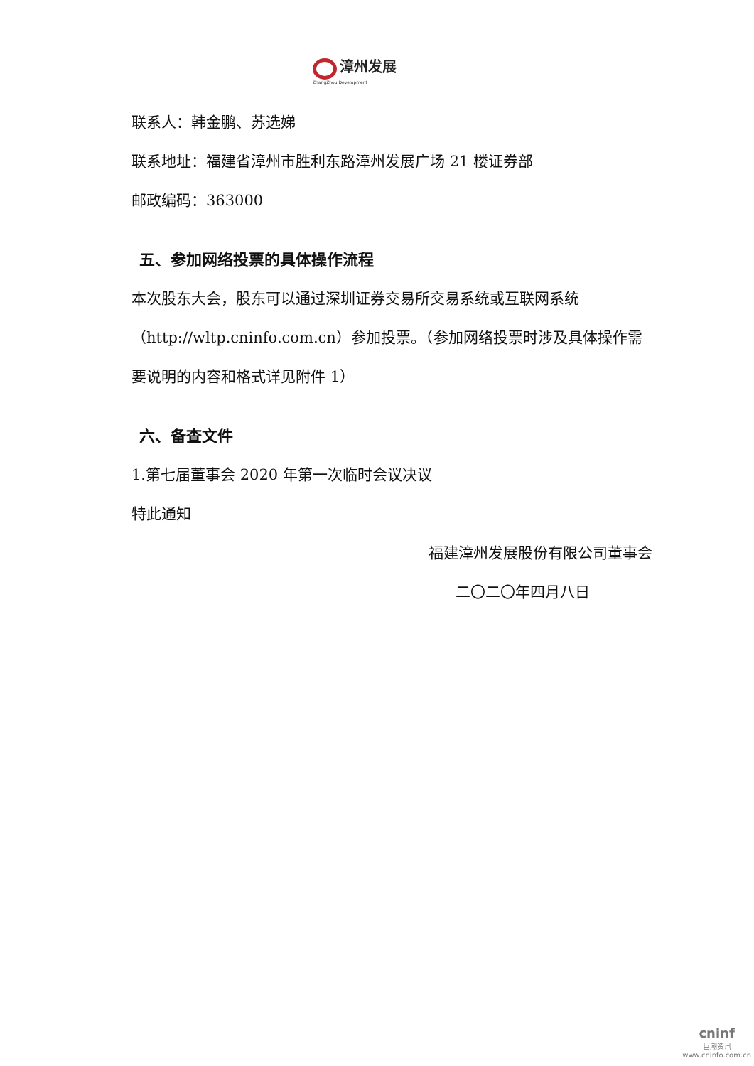漳州发展
ZhangZhou Development
联系人：韩金鹏、苏选娣
联系地址：福建省漳州市胜利东路漳州发展广场 21 楼证券部
邮政编码：363000
五、参加网络投票的具体操作流程
本次股东大会，股东可以通过深圳证券交易所交易系统或互联网系统（http://wltp.cninfo.com.cn）参加投票。（参加网络投票时涉及具体操作需要说明的内容和格式详见附件 1）
六、备查文件
1.第七届董事会 2020 年第一次临时会议决议
特此通知
福建漳州发展股份有限公司董事会
二〇二〇年四月八日
cninf
巨潮资讯
www.cninfo.com.cn